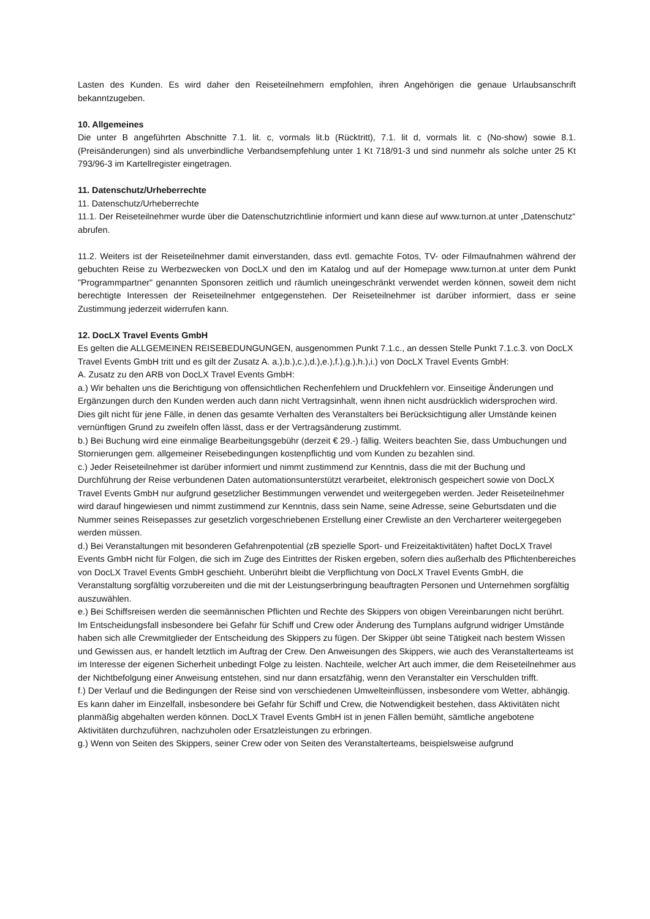Lasten des Kunden. Es wird daher den Reiseteilnehmern empfohlen, ihren Angehörigen die genaue Urlaubsanschrift bekanntzugeben.
10. Allgemeines
Die unter B angeführten Abschnitte 7.1. lit. c, vormals lit.b (Rücktritt), 7.1. lit d, vormals lit. c (No-show) sowie 8.1. (Preisänderungen) sind als unverbindliche Verbandsempfehlung unter 1 Kt 718/91-3 und sind nunmehr als solche unter 25 Kt 793/96-3 im Kartellregister eingetragen.
11. Datenschutz/Urheberrechte
11. Datenschutz/Urheberrechte
11.1. Der Reiseteilnehmer wurde über die Datenschutzrichtlinie informiert und kann diese auf www.turnon.at unter „Datenschutz“ abrufen.
11.2. Weiters ist der Reiseteilnehmer damit einverstanden, dass evtl. gemachte Fotos, TV- oder Filmaufnahmen während der gebuchten Reise zu Werbezwecken von DocLX und den im Katalog und auf der Homepage www.turnon.at unter dem Punkt "Programmpartner" genannten Sponsoren zeitlich und räumlich uneingeschränkt verwendet werden können, soweit dem nicht berechtigte Interessen der Reiseteilnehmer entgegenstehen. Der Reiseteilnehmer ist darüber informiert, dass er seine Zustimmung jederzeit widerrufen kann.
12. DocLX Travel Events GmbH
Es gelten die ALLGEMEINEN REISEBEDUNGUNGEN, ausgenommen Punkt 7.1.c., an dessen Stelle Punkt 7.1.c.3. von DocLX Travel Events GmbH tritt und es gilt der Zusatz A. a.),b.),c.),d.),e.),f.),g.),h.),i.) von DocLX Travel Events GmbH:
A. Zusatz zu den ARB von DocLX Travel Events GmbH:
a.) Wir behalten uns die Berichtigung von offensichtlichen Rechenfehlern und Druckfehlern vor. Einseitige Änderungen und Ergänzungen durch den Kunden werden auch dann nicht Vertragsinhalt, wenn ihnen nicht ausdrücklich widersprochen wird. Dies gilt nicht für jene Fälle, in denen das gesamte Verhalten des Veranstalters bei Berücksichtigung aller Umstände keinen vernünftigen Grund zu zweifeln offen lässt, dass er der Vertragsänderung zustimmt.
b.) Bei Buchung wird eine einmalige Bearbeitungsgebühr (derzeit € 29.-) fällig. Weiters beachten Sie, dass Umbuchungen und Stornierungen gem. allgemeiner Reisebedingungen kostenpflichtig und vom Kunden zu bezahlen sind.
c.) Jeder Reiseteilnehmer ist darüber informiert und nimmt zustimmend zur Kenntnis, dass die mit der Buchung und Durchführung der Reise verbundenen Daten automationsunterstützt verarbeitet, elektronisch gespeichert sowie von DocLX Travel Events GmbH nur aufgrund gesetzlicher Bestimmungen verwendet und weitergegeben werden. Jeder Reiseteilnehmer wird darauf hingewiesen und nimmt zustimmend zur Kenntnis, dass sein Name, seine Adresse, seine Geburtsdaten und die Nummer seines Reisepasses zur gesetzlich vorgeschriebenen Erstellung einer Crewliste an den Vercharterer weitergegeben werden müssen.
d.) Bei Veranstaltungen mit besonderen Gefahrenpotential (zB spezielle Sport- und Freizeitaktivitäten) haftet DocLX Travel Events GmbH nicht für Folgen, die sich im Zuge des Eintrittes der Risken ergeben, sofern dies außerhalb des Pflichtenbereiches von DocLX Travel Events GmbH geschieht. Unberührt bleibt die Verpflichtung von DocLX Travel Events GmbH, die Veranstaltung sorgfältig vorzubereiten und die mit der Leistungserbringung beauftragten Personen und Unternehmen sorgfältig auszuwählen.
e.) Bei Schiffsreisen werden die seemännischen Pflichten und Rechte des Skippers von obigen Vereinbarungen nicht berührt. Im Entscheidungsfall insbesondere bei Gefahr für Schiff und Crew oder Änderung des Turnplans aufgrund widriger Umstände haben sich alle Crewmitglieder der Entscheidung des Skippers zu fügen. Der Skipper übt seine Tätigkeit nach bestem Wissen und Gewissen aus, er handelt letztlich im Auftrag der Crew. Den Anweisungen des Skippers, wie auch des Veranstalterteams ist im Interesse der eigenen Sicherheit unbedingt Folge zu leisten. Nachteile, welcher Art auch immer, die dem Reiseteilnehmer aus der Nichtbefolgung einer Anweisung entstehen, sind nur dann ersatzfähig, wenn den Veranstalter ein Verschulden trifft.
f.) Der Verlauf und die Bedingungen der Reise sind von verschiedenen Umwelteinflüssen, insbesondere vom Wetter, abhängig. Es kann daher im Einzelfall, insbesondere bei Gefahr für Schiff und Crew, die Notwendigkeit bestehen, dass Aktivitäten nicht planmäßig abgehalten werden können. DocLX Travel Events GmbH ist in jenen Fällen bemüht, sämtliche angebotene Aktivitäten durchzuführen, nachzuholen oder Ersatzleistungen zu erbringen.
g.) Wenn von Seiten des Skippers, seiner Crew oder von Seiten des Veranstalterteams, beispielsweise aufgrund